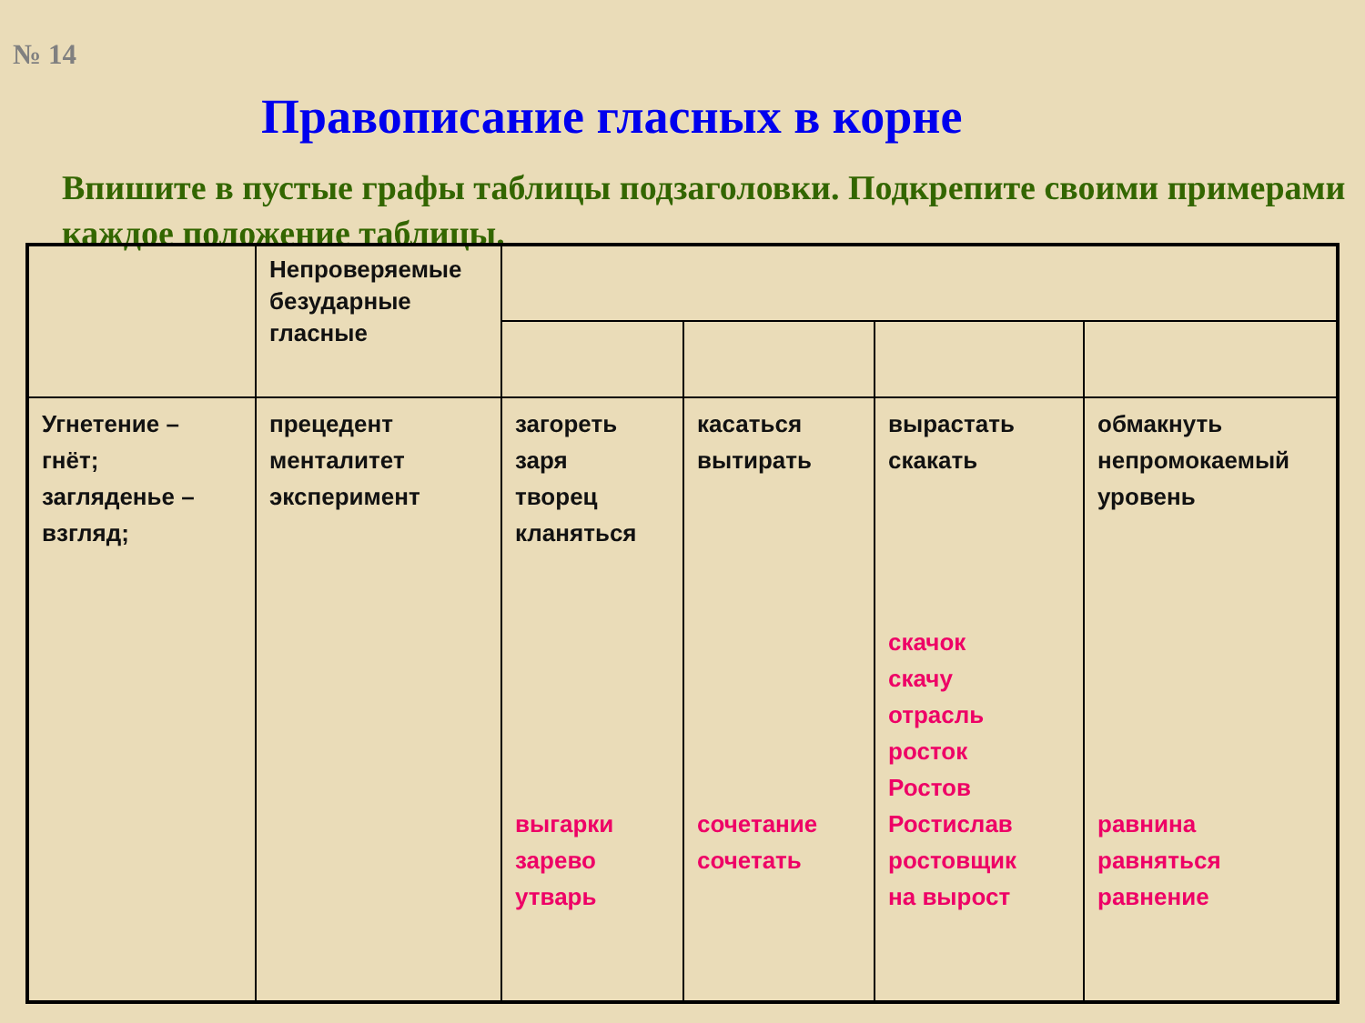№ 14
Правописание гласных в корне
Впишите в пустые графы таблицы подзаголовки. Подкрепите своими примерами каждое положение таблицы.
| | Непроверяемые безударные гласные | | | | |
| Угнетение – гнёт; загляденье – взгляд; | прецедент менталитет эксперимент | загореть заря творец кланяться выгарки зарево утварь | касаться вытирать сочетание сочетать | вырастать скакать скачок скачу отрасль росток Ростов Ростислав ростовщик на вырост | обмакнуть непромокаемый уровень равнина равняться равнение |